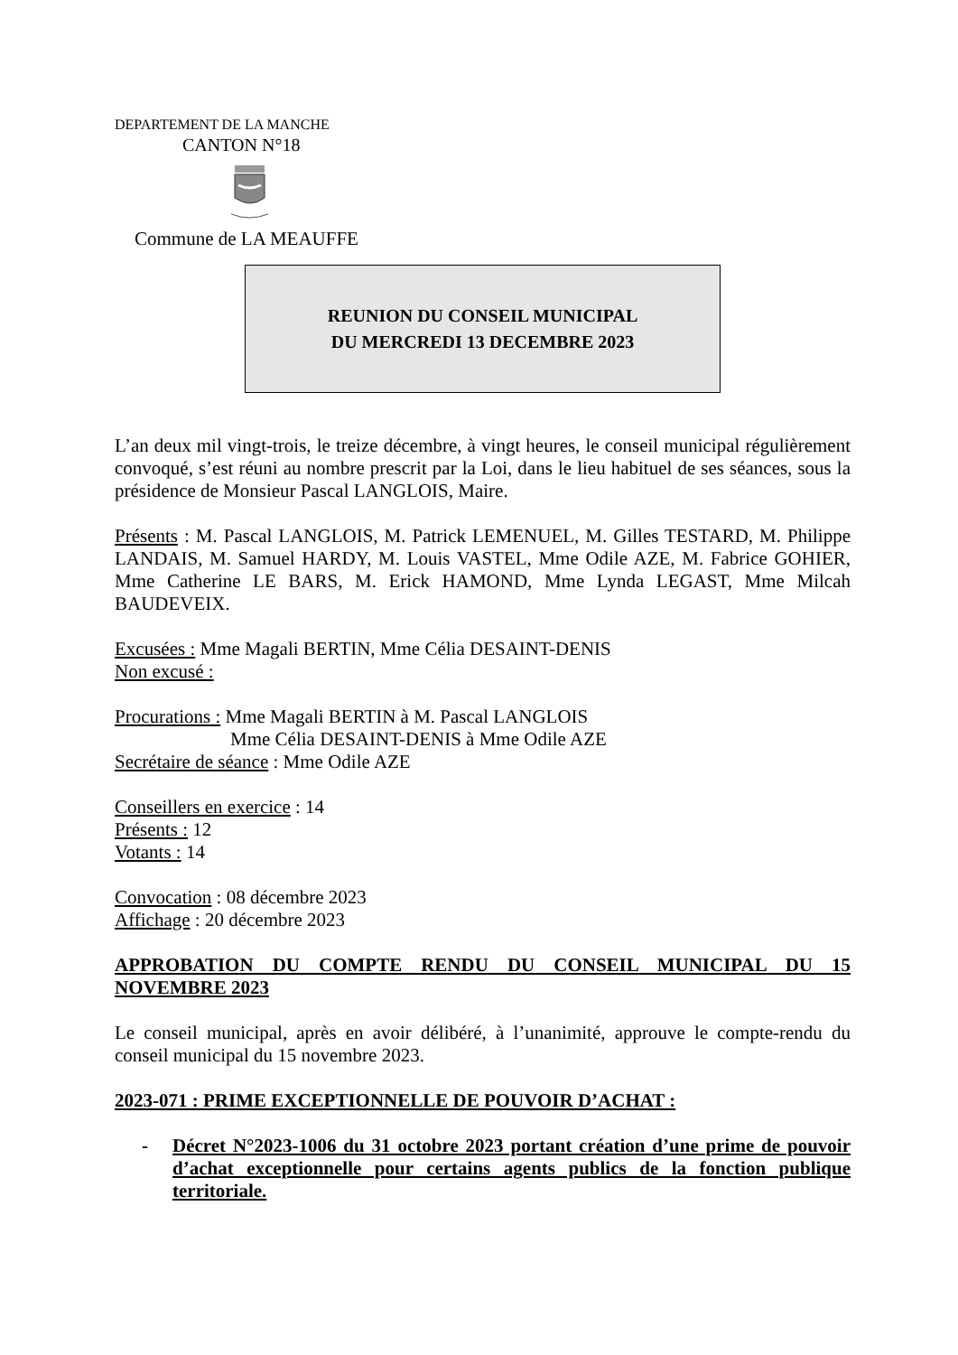DEPARTEMENT DE LA MANCHE
CANTON N°18
Commune de LA MEAUFFE
REUNION DU CONSEIL MUNICIPAL
DU MERCREDI 13 DECEMBRE 2023
L’an deux mil vingt-trois, le treize décembre, à vingt heures, le conseil municipal régulièrement convoqué, s’est réuni au nombre prescrit par la Loi, dans le lieu habituel de ses séances, sous la présidence de Monsieur Pascal LANGLOIS, Maire.
Présents : M. Pascal LANGLOIS, M. Patrick LEMENUEL, M. Gilles TESTARD, M. Philippe LANDAIS, M. Samuel HARDY, M. Louis VASTEL, Mme Odile AZE, M. Fabrice GOHIER, Mme Catherine LE BARS, M. Erick HAMOND, Mme Lynda LEGAST, Mme Milcah BAUDEVEIX.
Excusées : Mme Magali BERTIN, Mme Célia DESAINT-DENIS
Non excusé :
Procurations : Mme Magali BERTIN à M. Pascal LANGLOIS
Mme Célia DESAINT-DENIS à Mme Odile AZE
Secrétaire de séance : Mme Odile AZE
Conseillers en exercice : 14
Présents : 12
Votants : 14
Convocation : 08 décembre 2023
Affichage : 20 décembre 2023
APPROBATION DU COMPTE RENDU DU CONSEIL MUNICIPAL DU 15 NOVEMBRE 2023
Le conseil municipal, après en avoir délibéré, à l’unanimité, approuve le compte-rendu du conseil municipal du 15 novembre 2023.
2023-071 : PRIME EXCEPTIONNELLE DE POUVOIR D’ACHAT :
- Décret N°2023-1006 du 31 octobre 2023 portant création d’une prime de pouvoir d’achat exceptionnelle pour certains agents publics de la fonction publique territoriale.